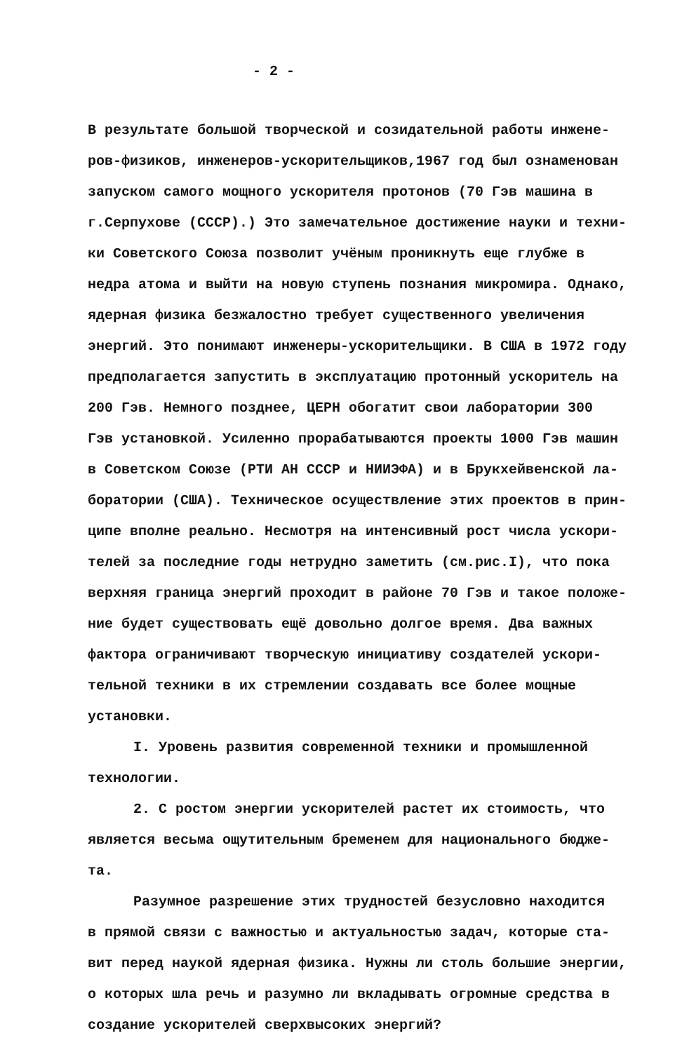- 2 -
В результате большой творческой и созидательной работы инжене-
ров-физиков, инженеров-ускорительщиков,1967 год был ознаменован
запуском самого мощного ускорителя протонов (70 Гэв машина в
г.Серпухове (СССР).) Это замечательное достижение науки и техни-
ки Советского Союза позволит учёным проникнуть еще глубже в
недра атома и выйти на новую ступень познания микромира. Однако,
ядерная физика безжалостно требует существенного увеличения
энергий. Это понимают инженеры-ускорительщики. В США в 1972 году
предполагается запустить в эксплуатацию протонный ускоритель на
200 Гэв. Немного позднее, ЦЕРН обогатит свои лаборатории 300
Гэв установкой. Усиленно прорабатываются проекты 1000 Гэв машин
в Советском Союзе (РТИ АН СССР и НИИЭФА) и в Брукхейвенской ла-
боратории (США). Техническое осуществление этих проектов в прин-
ципе вполне реально. Несмотря на интенсивный рост числа ускори-
телей за последние годы нетрудно заметить (см.рис.I), что пока
верхняя граница энергий проходит в районе 70 Гэв и такое положе-
ние будет существовать ещё довольно долгое время. Два важных
фактора ограничивают творческую инициативу создателей ускори-
тельной техники в их стремлении создавать все более мощные
установки.
I. Уровень развития современной техники и промышленной
технологии.
2. С ростом энергии ускорителей растет их стоимость, что
является весьма ощутительным бременем для национального бюдже-
та.
Разумное разрешение этих трудностей безусловно находится
в прямой связи с важностью и актуальностью задач, которые ста-
вит перед наукой ядерная физика. Нужны ли столь большие энергии,
о которых шла речь и разумно ли вкладывать огромные средства в
создание ускорителей сверхвысоких энергий?